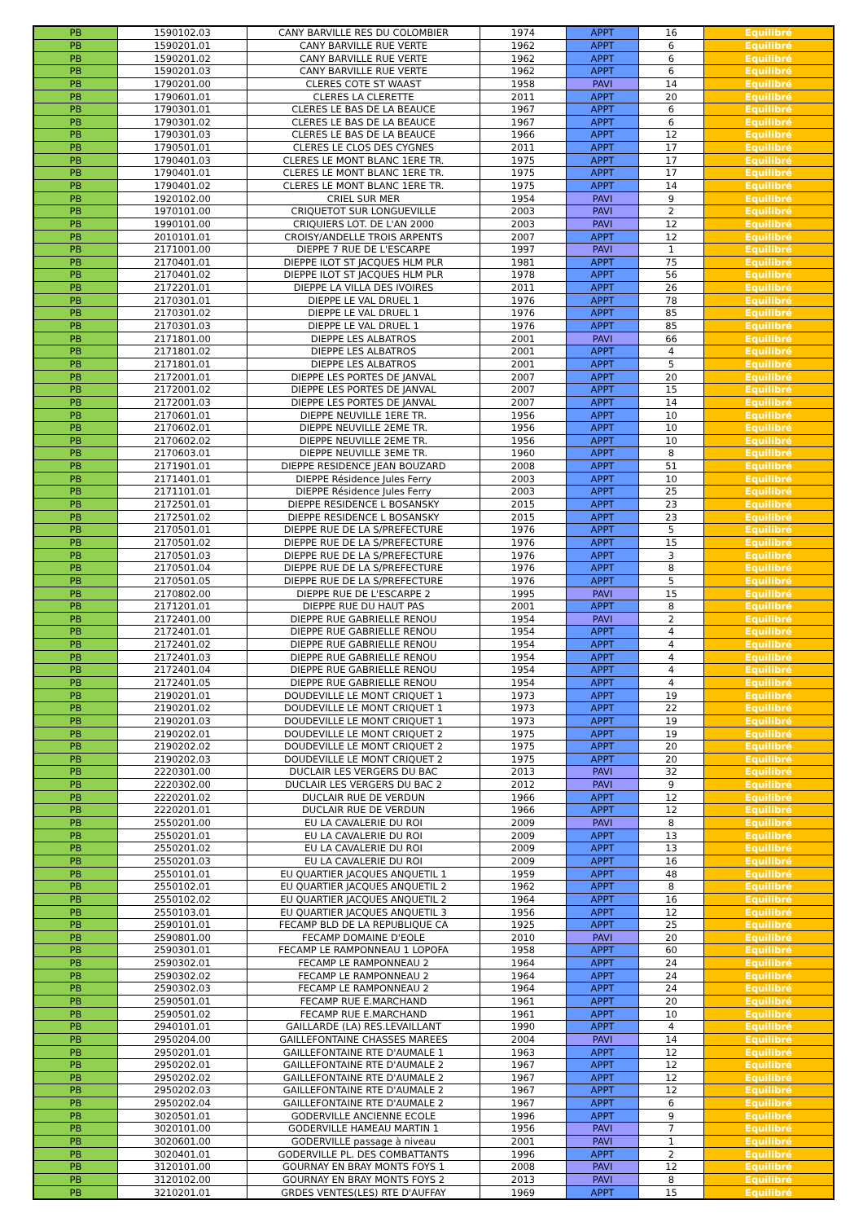| PB | 1590102.03 | CANY BARVILLE RES DU COLOMBIER | 1974 | APPT | 16 | Equilibré |
| PB | 1590201.01 | CANY BARVILLE RUE VERTE | 1962 | APPT | 6 | Equilibré |
| PB | 1590201.02 | CANY BARVILLE RUE VERTE | 1962 | APPT | 6 | Equilibré |
| PB | 1590201.03 | CANY BARVILLE RUE VERTE | 1962 | APPT | 6 | Equilibré |
| PB | 1790201.00 | CLERES COTE ST WAAST | 1958 | PAVI | 14 | Equilibré |
| PB | 1790601.01 | CLERES LA CLERETTE | 2011 | APPT | 20 | Equilibré |
| PB | 1790301.01 | CLERES LE BAS DE LA BEAUCE | 1967 | APPT | 6 | Equilibré |
| PB | 1790301.02 | CLERES LE BAS DE LA BEAUCE | 1967 | APPT | 6 | Equilibré |
| PB | 1790301.03 | CLERES LE BAS DE LA BEAUCE | 1966 | APPT | 12 | Equilibré |
| PB | 1790501.01 | CLERES LE CLOS DES CYGNES | 2011 | APPT | 17 | Equilibré |
| PB | 1790401.03 | CLERES LE MONT BLANC 1ERE TR. | 1975 | APPT | 17 | Equilibré |
| PB | 1790401.01 | CLERES LE MONT BLANC 1ERE TR. | 1975 | APPT | 17 | Equilibré |
| PB | 1790401.02 | CLERES LE MONT BLANC 1ERE TR. | 1975 | APPT | 14 | Equilibré |
| PB | 1920102.00 | CRIEL SUR MER | 1954 | PAVI | 9 | Equilibré |
| PB | 1970101.00 | CRIQUETOT SUR LONGUEVILLE | 2003 | PAVI | 2 | Equilibré |
| PB | 1990101.00 | CRIQUIERS LOT. DE L'AN 2000 | 2003 | PAVI | 12 | Equilibré |
| PB | 2010101.01 | CROISY/ANDELLE TROIS ARPENTS | 2007 | APPT | 12 | Equilibré |
| PB | 2171001.00 | DIEPPE 7 RUE DE L'ESCARPE | 1997 | PAVI | 1 | Equilibré |
| PB | 2170401.01 | DIEPPE ILOT ST JACQUES HLM PLR | 1981 | APPT | 75 | Equilibré |
| PB | 2170401.02 | DIEPPE ILOT ST JACQUES HLM PLR | 1978 | APPT | 56 | Equilibré |
| PB | 2172201.01 | DIEPPE LA VILLA DES IVOIRES | 2011 | APPT | 26 | Equilibré |
| PB | 2170301.01 | DIEPPE LE VAL DRUEL 1 | 1976 | APPT | 78 | Equilibré |
| PB | 2170301.02 | DIEPPE LE VAL DRUEL 1 | 1976 | APPT | 85 | Equilibré |
| PB | 2170301.03 | DIEPPE LE VAL DRUEL 1 | 1976 | APPT | 85 | Equilibré |
| PB | 2171801.00 | DIEPPE LES ALBATROS | 2001 | PAVI | 66 | Equilibré |
| PB | 2171801.02 | DIEPPE LES ALBATROS | 2001 | APPT | 4 | Equilibré |
| PB | 2171801.01 | DIEPPE LES ALBATROS | 2001 | APPT | 5 | Equilibré |
| PB | 2172001.01 | DIEPPE LES PORTES DE JANVAL | 2007 | APPT | 20 | Equilibré |
| PB | 2172001.02 | DIEPPE LES PORTES DE JANVAL | 2007 | APPT | 15 | Equilibré |
| PB | 2172001.03 | DIEPPE LES PORTES DE JANVAL | 2007 | APPT | 14 | Equilibré |
| PB | 2170601.01 | DIEPPE NEUVILLE 1ERE TR. | 1956 | APPT | 10 | Equilibré |
| PB | 2170602.01 | DIEPPE NEUVILLE 2EME TR. | 1956 | APPT | 10 | Equilibré |
| PB | 2170602.02 | DIEPPE NEUVILLE 2EME TR. | 1956 | APPT | 10 | Equilibré |
| PB | 2170603.01 | DIEPPE NEUVILLE 3EME TR. | 1960 | APPT | 8 | Equilibré |
| PB | 2171901.01 | DIEPPE RESIDENCE JEAN BOUZARD | 2008 | APPT | 51 | Equilibré |
| PB | 2171401.01 | DIEPPE Résidence Jules Ferry | 2003 | APPT | 10 | Equilibré |
| PB | 2171101.01 | DIEPPE Résidence Jules Ferry | 2003 | APPT | 25 | Equilibré |
| PB | 2172501.01 | DIEPPE RESIDENCE L BOSANSKY | 2015 | APPT | 23 | Equilibré |
| PB | 2172501.02 | DIEPPE RESIDENCE L BOSANSKY | 2015 | APPT | 23 | Equilibré |
| PB | 2170501.01 | DIEPPE RUE DE LA S/PREFECTURE | 1976 | APPT | 5 | Equilibré |
| PB | 2170501.02 | DIEPPE RUE DE LA S/PREFECTURE | 1976 | APPT | 15 | Equilibré |
| PB | 2170501.03 | DIEPPE RUE DE LA S/PREFECTURE | 1976 | APPT | 3 | Equilibré |
| PB | 2170501.04 | DIEPPE RUE DE LA S/PREFECTURE | 1976 | APPT | 8 | Equilibré |
| PB | 2170501.05 | DIEPPE RUE DE LA S/PREFECTURE | 1976 | APPT | 5 | Equilibré |
| PB | 2170802.00 | DIEPPE RUE DE L'ESCARPE 2 | 1995 | PAVI | 15 | Equilibré |
| PB | 2171201.01 | DIEPPE RUE DU HAUT PAS | 2001 | APPT | 8 | Equilibré |
| PB | 2172401.00 | DIEPPE RUE GABRIELLE RENOU | 1954 | PAVI | 2 | Equilibré |
| PB | 2172401.01 | DIEPPE RUE GABRIELLE RENOU | 1954 | APPT | 4 | Equilibré |
| PB | 2172401.02 | DIEPPE RUE GABRIELLE RENOU | 1954 | APPT | 4 | Equilibré |
| PB | 2172401.03 | DIEPPE RUE GABRIELLE RENOU | 1954 | APPT | 4 | Equilibré |
| PB | 2172401.04 | DIEPPE RUE GABRIELLE RENOU | 1954 | APPT | 4 | Equilibré |
| PB | 2172401.05 | DIEPPE RUE GABRIELLE RENOU | 1954 | APPT | 4 | Equilibré |
| PB | 2190201.01 | DOUDEVILLE LE MONT CRIQUET 1 | 1973 | APPT | 19 | Equilibré |
| PB | 2190201.02 | DOUDEVILLE LE MONT CRIQUET 1 | 1973 | APPT | 22 | Equilibré |
| PB | 2190201.03 | DOUDEVILLE LE MONT CRIQUET 1 | 1973 | APPT | 19 | Equilibré |
| PB | 2190202.01 | DOUDEVILLE LE MONT CRIQUET 2 | 1975 | APPT | 19 | Equilibré |
| PB | 2190202.02 | DOUDEVILLE LE MONT CRIQUET 2 | 1975 | APPT | 20 | Equilibré |
| PB | 2190202.03 | DOUDEVILLE LE MONT CRIQUET 2 | 1975 | APPT | 20 | Equilibré |
| PB | 2220301.00 | DUCLAIR LES VERGERS DU BAC | 2013 | PAVI | 32 | Equilibré |
| PB | 2220302.00 | DUCLAIR LES VERGERS DU BAC 2 | 2012 | PAVI | 9 | Equilibré |
| PB | 2220201.02 | DUCLAIR RUE DE VERDUN | 1966 | APPT | 12 | Equilibré |
| PB | 2220201.01 | DUCLAIR RUE DE VERDUN | 1966 | APPT | 12 | Equilibré |
| PB | 2550201.00 | EU LA CAVALERIE DU ROI | 2009 | PAVI | 8 | Equilibré |
| PB | 2550201.01 | EU LA CAVALERIE DU ROI | 2009 | APPT | 13 | Equilibré |
| PB | 2550201.02 | EU LA CAVALERIE DU ROI | 2009 | APPT | 13 | Equilibré |
| PB | 2550201.03 | EU LA CAVALERIE DU ROI | 2009 | APPT | 16 | Equilibré |
| PB | 2550101.01 | EU QUARTIER JACQUES ANQUETIL 1 | 1959 | APPT | 48 | Equilibré |
| PB | 2550102.01 | EU QUARTIER JACQUES ANQUETIL 2 | 1962 | APPT | 8 | Equilibré |
| PB | 2550102.02 | EU QUARTIER JACQUES ANQUETIL 2 | 1964 | APPT | 16 | Equilibré |
| PB | 2550103.01 | EU QUARTIER JACQUES ANQUETIL 3 | 1956 | APPT | 12 | Equilibré |
| PB | 2590101.01 | FECAMP BLD DE LA REPUBLIQUE CA | 1925 | APPT | 25 | Equilibré |
| PB | 2590801.00 | FECAMP DOMAINE D'EOLE | 2010 | PAVI | 20 | Equilibré |
| PB | 2590301.01 | FECAMP LE RAMPONNEAU 1 LOPOFA | 1958 | APPT | 60 | Equilibré |
| PB | 2590302.01 | FECAMP LE RAMPONNEAU 2 | 1964 | APPT | 24 | Equilibré |
| PB | 2590302.02 | FECAMP LE RAMPONNEAU 2 | 1964 | APPT | 24 | Equilibré |
| PB | 2590302.03 | FECAMP LE RAMPONNEAU 2 | 1964 | APPT | 24 | Equilibré |
| PB | 2590501.01 | FECAMP RUE E.MARCHAND | 1961 | APPT | 20 | Equilibré |
| PB | 2590501.02 | FECAMP RUE E.MARCHAND | 1961 | APPT | 10 | Equilibré |
| PB | 2940101.01 | GAILLARDE (LA) RES.LEVAILLANT | 1990 | APPT | 4 | Equilibré |
| PB | 2950204.00 | GAILLEFONTAINE CHASSES MAREES | 2004 | PAVI | 14 | Equilibré |
| PB | 2950201.01 | GAILLEFONTAINE RTE D'AUMALE 1 | 1963 | APPT | 12 | Equilibré |
| PB | 2950202.01 | GAILLEFONTAINE RTE D'AUMALE 2 | 1967 | APPT | 12 | Equilibré |
| PB | 2950202.02 | GAILLEFONTAINE RTE D'AUMALE 2 | 1967 | APPT | 12 | Equilibré |
| PB | 2950202.03 | GAILLEFONTAINE RTE D'AUMALE 2 | 1967 | APPT | 12 | Equilibré |
| PB | 2950202.04 | GAILLEFONTAINE RTE D'AUMALE 2 | 1967 | APPT | 6 | Equilibré |
| PB | 3020501.01 | GODERVILLE ANCIENNE ECOLE | 1996 | APPT | 9 | Equilibré |
| PB | 3020101.00 | GODERVILLE HAMEAU MARTIN 1 | 1956 | PAVI | 7 | Equilibré |
| PB | 3020601.00 | GODERVILLE passage à niveau | 2001 | PAVI | 1 | Equilibré |
| PB | 3020401.01 | GODERVILLE PL. DES COMBATTANTS | 1996 | APPT | 2 | Equilibré |
| PB | 3120101.00 | GOURNAY EN BRAY MONTS FOYS 1 | 2008 | PAVI | 12 | Equilibré |
| PB | 3120102.00 | GOURNAY EN BRAY MONTS FOYS 2 | 2013 | PAVI | 8 | Equilibré |
| PB | 3210201.01 | GRDES VENTES(LES) RTE D'AUFFAY | 1969 | APPT | 15 | Equilibré |